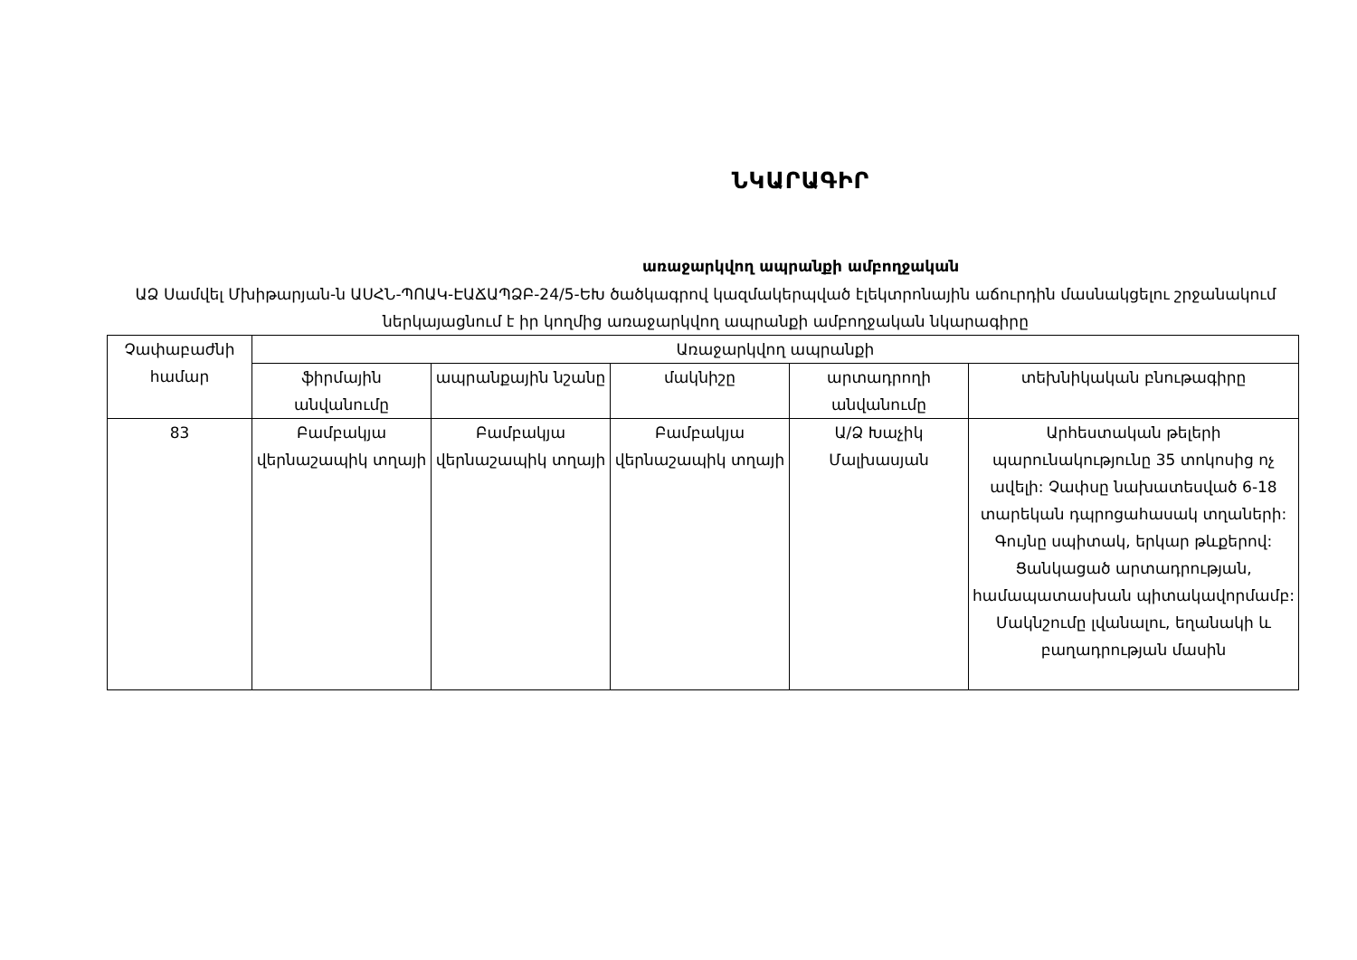ՆԿԱՐԱԳԻՐ
առաջարկվող ապրանքի ամբողջական
ԱՁ Սամվել Մխիթարյան-ն ԱՍՀՆ-ՊՈԱԿ-ԷԱՃԱՊՁԲ-24/5-ԵԽ ծածկագրով կազմակերպված էլեկտրոնային աճուրդին մասնակցելու շրջանակում ներկայացնում է իր կողմից առաջարկվող ապրանքի ամբողջական նկարագիրը
| Չափաբաժնի համար | Առաջարկվող ապրանքի | | | | |
| --- | --- | --- | --- | --- | --- |
| | ֆիրմային անվանումը | ապրանքային նշանը | մակնիշը | արտադրողի անվանումը | տեխնիկական բնութագիրը |
| 83 | Բամբակյա վերնաշապիկ տղայի | Բամբակյա վերնաշապիկ տղայի | Բամբակյա վերնաշապիկ տղայի | Ա/Ձ Խաչիկ Մալխասյան | Արհեստական թելերի պարունակությունը 35 տոկոսից ոչ ավելի: Չափսը նախատեսված 6-18 տարեկան դպրոցահասակ տղաների: Գույնը սպիտակ, երկար թևքերով: Ցանկացած արտադրության, համապատասխան պիտակավորմամբ: Մակնշումը լվանալու, եղանակի և բաղադրության մասին |